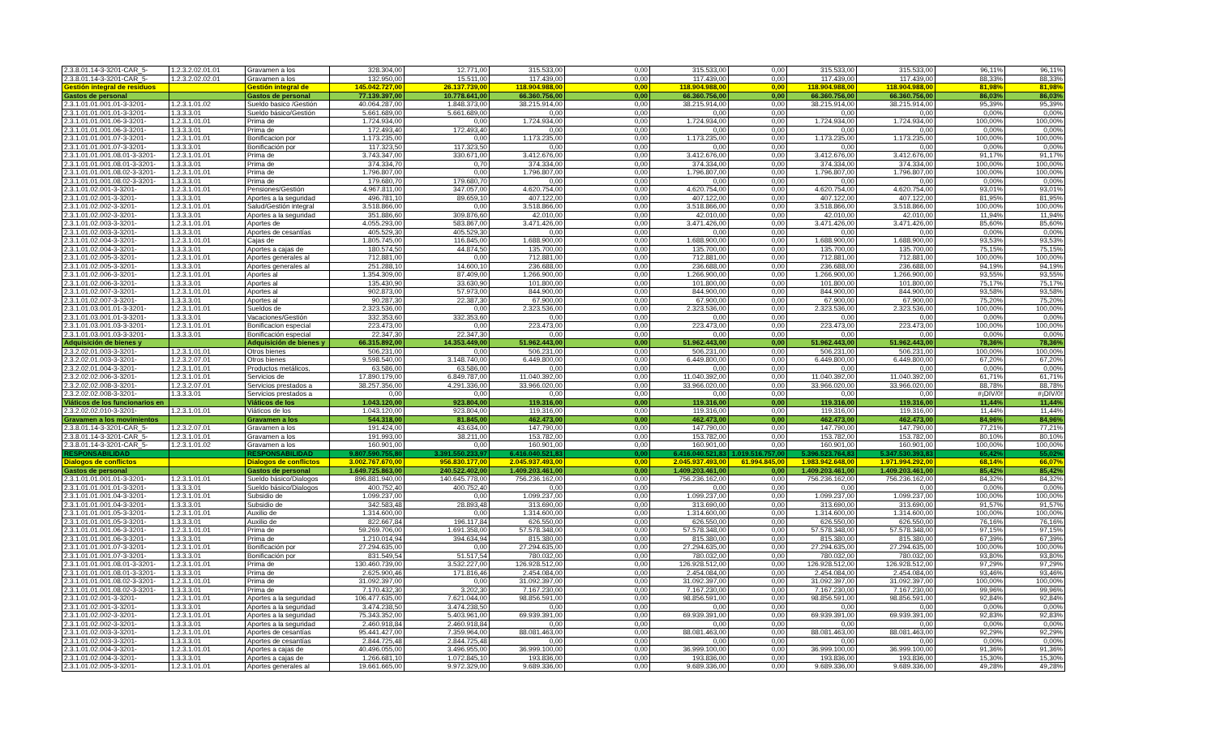| 2.3.8.01.14-3-3201-CAR_5- | 1.2.3.2.02.01.01 | Gravamen a los | 328.304,00 | 12.771,00 | 315.533,00 | 0,00 | 315.533,00 | 0,00 | 315.533,00 | 315.533,00 | 96,11% | 96,11% |
| 2.3.8.01.14-3-3201-CAR_5- | 1.2.3.2.02.02.01 | Gravamen a los | 132.950,00 | 15.511,00 | 117.439,00 | 0,00 | 117.439,00 | 0,00 | 117.439,00 | 117.439,00 | 88,33% | 88,33% |
| Gestión integral de residuos | | Gestión integral de | 145.042.727,00 | 26.137.739,00 | 118.904.988,00 | 0,00 | 118.904.988,00 | 0,00 | 118.904.988,00 | 118.904.988,00 | 81,98% | 81,98% |
| Gastos de personal | | Gastos de personal | 77.139.397,00 | 10.778.641,00 | 66.360.756,00 | 0,00 | 66.360.756,00 | 0,00 | 66.360.756,00 | 66.360.756,00 | 86,03% | 86,03% |
| 2.3.1.01.01.001.01-3-3201- | 1.2.3.1.01.02 | Sueldo basico /Gestión | 40.064.287,00 | 1.848.373,00 | 38.215.914,00 | 0,00 | 38.215.914,00 | 0,00 | 38.215.914,00 | 38.215.914,00 | 95,39% | 95,39% |
| 2.3.1.01.01.001.01-3-3201- | 1.3.3.3.01 | Sueldo básico/Gestión | 5.661.689,00 | 5.661.689,00 | 0,00 | 0,00 | 0,00 | 0,00 | 0,00 | 0,00 | 0,00% | 0,00% |
| 2.3.1.01.01.001.06-3-3201- | 1.2.3.1.01.01 | Prima de | 1.724.934,00 | 0,00 | 1.724.934,00 | 0,00 | 1.724.934,00 | 0,00 | 1.724.934,00 | 1.724.934,00 | 100,00% | 100,00% |
| 2.3.1.01.01.001.06-3-3201- | 1.3.3.3.01 | Prima de | 172.493,40 | 172.493,40 | 0,00 | 0,00 | 0,00 | 0,00 | 0,00 | 0,00 | 0,00% | 0,00% |
| 2.3.1.01.01.001.07-3-3201- | 1.2.3.1.01.01 | Bonificacion por | 1.173.235,00 | 0,00 | 1.173.235,00 | 0,00 | 1.173.235,00 | 0,00 | 1.173.235,00 | 1.173.235,00 | 100,00% | 100,00% |
| 2.3.1.01.01.001.07-3-3201- | 1.3.3.3.01 | Bonificación por | 117.323,50 | 117.323,50 | 0,00 | 0,00 | 0,00 | 0,00 | 0,00 | 0,00 | 0,00% | 0,00% |
| 2.3.1.01.01.001.08.01-3-3201- | 1.2.3.1.01.01 | Prima de | 3.743.347,00 | 330.671,00 | 3.412.676,00 | 0,00 | 3.412.676,00 | 0,00 | 3.412.676,00 | 3.412.676,00 | 91,17% | 91,17% |
| 2.3.1.01.01.001.08.01-3-3201- | 1.3.3.3.01 | Prima de | 374.334,70 | 0,70 | 374.334,00 | 0,00 | 374.334,00 | 0,00 | 374.334,00 | 374.334,00 | 100,00% | 100,00% |
| 2.3.1.01.01.001.08.02-3-3201- | 1.2.3.1.01.01 | Prima de | 1.796.807,00 | 0,00 | 1.796.807,00 | 0,00 | 1.796.807,00 | 0,00 | 1.796.807,00 | 1.796.807,00 | 100,00% | 100,00% |
| 2.3.1.01.01.001.08.02-3-3201- | 1.3.3.3.01 | Prima de | 179.680,70 | 179.680,70 | 0,00 | 0,00 | 0,00 | 0,00 | 0,00 | 0,00 | 0,00% | 0,00% |
| 2.3.1.01.02.001-3-3201- | 1.2.3.1.01.01 | Pensiones/Gestión | 4.967.811,00 | 347.057,00 | 4.620.754,00 | 0,00 | 4.620.754,00 | 0,00 | 4.620.754,00 | 4.620.754,00 | 93,01% | 93,01% |
| 2.3.1.01.02.001-3-3201- | 1.3.3.3.01 | Aportes a la seguridad | 496.781,10 | 89.659,10 | 407.122,00 | 0,00 | 407.122,00 | 0,00 | 407.122,00 | 407.122,00 | 81,95% | 81,95% |
| 2.3.1.01.02.002-3-3201- | 1.2.3.1.01.01 | Salud/Gestión integral | 3.518.866,00 | 0,00 | 3.518.866,00 | 0,00 | 3.518.866,00 | 0,00 | 3.518.866,00 | 3.518.866,00 | 100,00% | 100,00% |
| 2.3.1.01.02.002-3-3201- | 1.3.3.3.01 | Aportes a la seguridad | 351.886,60 | 309.876,60 | 42.010,00 | 0,00 | 42.010,00 | 0,00 | 42.010,00 | 42.010,00 | 11,94% | 11,94% |
| 2.3.1.01.02.003-3-3201- | 1.2.3.1.01.01 | Aportes de | 4.055.293,00 | 583.867,00 | 3.471.426,00 | 0,00 | 3.471.426,00 | 0,00 | 3.471.426,00 | 3.471.426,00 | 85,60% | 85,60% |
| 2.3.1.01.02.003-3-3201- | 1.3.3.3.01 | Aportes de cesantías | 405.529,30 | 405.529,30 | 0,00 | 0,00 | 0,00 | 0,00 | 0,00 | 0,00 | 0,00% | 0,00% |
| 2.3.1.01.02.004-3-3201- | 1.2.3.1.01.01 | Cajas de | 1.805.745,00 | 116.845,00 | 1.688.900,00 | 0,00 | 1.688.900,00 | 0,00 | 1.688.900,00 | 1.688.900,00 | 93,53% | 93,53% |
| 2.3.1.01.02.004-3-3201- | 1.3.3.3.01 | Aportes a cajas de | 180.574,50 | 44.874,50 | 135.700,00 | 0,00 | 135.700,00 | 0,00 | 135.700,00 | 135.700,00 | 75,15% | 75,15% |
| 2.3.1.01.02.005-3-3201- | 1.2.3.1.01.01 | Aportes generales al | 712.881,00 | 0,00 | 712.881,00 | 0,00 | 712.881,00 | 0,00 | 712.881,00 | 712.881,00 | 100,00% | 100,00% |
| 2.3.1.01.02.005-3-3201- | 1.3.3.3.01 | Aportes generales al | 251.288,10 | 14.600,10 | 236.688,00 | 0,00 | 236.688,00 | 0,00 | 236.688,00 | 236.688,00 | 94,19% | 94,19% |
| 2.3.1.01.02.006-3-3201- | 1.2.3.1.01.01 | Aportes al | 1.354.309,00 | 87.409,00 | 1.266.900,00 | 0,00 | 1.266.900,00 | 0,00 | 1.266.900,00 | 1.266.900,00 | 93,55% | 93,55% |
| 2.3.1.01.02.006-3-3201- | 1.3.3.3.01 | Aportes al | 135.430,90 | 33.630,90 | 101.800,00 | 0,00 | 101.800,00 | 0,00 | 101.800,00 | 101.800,00 | 75,17% | 75,17% |
| 2.3.1.01.02.007-3-3201- | 1.2.3.1.01.01 | Aportes al | 902.873,00 | 57.973,00 | 844.900,00 | 0,00 | 844.900,00 | 0,00 | 844.900,00 | 844.900,00 | 93,58% | 93,58% |
| 2.3.1.01.02.007-3-3201- | 1.3.3.3.01 | Aportes al | 90.287,30 | 22.387,30 | 67.900,00 | 0,00 | 67.900,00 | 0,00 | 67.900,00 | 67.900,00 | 75,20% | 75,20% |
| 2.3.1.01.03.001.01-3-3201- | 1.2.3.1.01.01 | Sueldos de | 2.323.536,00 | 0,00 | 2.323.536,00 | 0,00 | 2.323.536,00 | 0,00 | 2.323.536,00 | 2.323.536,00 | 100,00% | 100,00% |
| 2.3.1.01.03.001.01-3-3201- | 1.3.3.3.01 | Vacaciones/Gestión | 332.353,60 | 332.353,60 | 0,00 | 0,00 | 0,00 | 0,00 | 0,00 | 0,00 | 0,00% | 0,00% |
| 2.3.1.01.03.001.03-3-3201- | 1.2.3.1.01.01 | Bonificacion especial | 223.473,00 | 0,00 | 223.473,00 | 0,00 | 223.473,00 | 0,00 | 223.473,00 | 223.473,00 | 100,00% | 100,00% |
| 2.3.1.01.03.001.03-3-3201- | 1.3.3.3.01 | Bonificación especial | 22.347,30 | 22.347,30 | 0,00 | 0,00 | 0,00 | 0,00 | 0,00 | 0,00 | 0,00% | 0,00% |
| Adquisición de bienes y | | Adquisición de bienes y | 66.315.892,00 | 14.353.449,00 | 51.962.443,00 | 0,00 | 51.962.443,00 | 0,00 | 51.962.443,00 | 51.962.443,00 | 78,36% | 78,36% |
| 2.3.2.02.01.003-3-3201- | 1.2.3.1.01.01 | Otros bienes | 506.231,00 | 0,00 | 506.231,00 | 0,00 | 506.231,00 | 0,00 | 506.231,00 | 506.231,00 | 100,00% | 100,00% |
| 2.3.2.02.01.003-3-3201- | 1.2.3.2.07.01 | Otros bienes | 9.598.540,00 | 3.148.740,00 | 6.449.800,00 | 0,00 | 6.449.800,00 | 0,00 | 6.449.800,00 | 6.449.800,00 | 67,20% | 67,20% |
| 2.3.2.02.01.004-3-3201- | 1.2.3.1.01.01 | Productos metálicos, | 63.586,00 | 63.586,00 | 0,00 | 0,00 | 0,00 | 0,00 | 0,00 | 0,00 | 0,00% | 0,00% |
| 2.3.2.02.02.006-3-3201- | 1.2.3.1.01.01 | Servicios de | 17.890.179,00 | 6.849.787,00 | 11.040.392,00 | 0,00 | 11.040.392,00 | 0,00 | 11.040.392,00 | 11.040.392,00 | 61,71% | 61,71% |
| 2.3.2.02.02.008-3-3201- | 1.2.3.2.07.01 | Servicios prestados a | 38.257.356,00 | 4.291.336,00 | 33.966.020,00 | 0,00 | 33.966.020,00 | 0,00 | 33.966.020,00 | 33.966.020,00 | 88,78% | 88,78% |
| 2.3.2.02.02.008-3-3201- | 1.3.3.3.01 | Servicios prestados a | 0,00 | 0,00 | 0,00 | 0,00 | 0,00 | 0,00 | 0,00 | 0,00 | #¡DIV/0! | #¡DIV/0! |
| Viáticos de los funcionarios en | | Viáticos de los | 1.043.120,00 | 923.804,00 | 119.316,00 | 0,00 | 119.316,00 | 0,00 | 119.316,00 | 119.316,00 | 11,44% | 11,44% |
| 2.3.2.02.02.010-3-3201- | 1.2.3.1.01.01 | Viáticos de los | 1.043.120,00 | 923.804,00 | 119.316,00 | 0,00 | 119.316,00 | 0,00 | 119.316,00 | 119.316,00 | 11,44% | 11,44% |
| Gravamen a los movimientos | | Gravamen a los | 544.318,00 | 81.845,00 | 462.473,00 | 0,00 | 462.473,00 | 0,00 | 462.473,00 | 462.473,00 | 84,96% | 84,96% |
| 2.3.8.01.14-3-3201-CAR_5- | 1.2.3.2.07.01 | Gravamen a los | 191.424,00 | 43.634,00 | 147.790,00 | 0,00 | 147.790,00 | 0,00 | 147.790,00 | 147.790,00 | 77,21% | 77,21% |
| 2.3.8.01.14-3-3201-CAR_5- | 1.2.3.1.01.01 | Gravamen a los | 191.993,00 | 38.211,00 | 153.782,00 | 0,00 | 153.782,00 | 0,00 | 153.782,00 | 153.782,00 | 80,10% | 80,10% |
| 2.3.8.01.14-3-3201-CAR_5- | 1.2.3.1.01.02 | Gravamen a los | 160.901,00 | 0,00 | 160.901,00 | 0,00 | 160.901,00 | 0,00 | 160.901,00 | 160.901,00 | 100,00% | 100,00% |
| RESPONSABILIDAD | | RESPONSABILIDAD | 9.807.590.755,80 | 3.391.550.233,97 | 6.416.040.521,83 | 0,00 | 6.416.040.521,83 | 1.019.516.757,00 | 5.396.523.764,83 | 5.347.530.393,83 | 65,42% | 55,02% |
| Dialogos de conflictos | | Dialogos de conflictos | 3.002.767.670,00 | 956.830.177,00 | 2.045.937.493,00 | 0,00 | 2.045.937.493,00 | 61.994.845,00 | 1.983.942.648,00 | 1.971.994.292,00 | 68,14% | 66,07% |
| Gastos de personal | | Gastos de personal | 1.649.725.863,00 | 240.522.402,00 | 1.409.203.461,00 | 0,00 | 1.409.203.461,00 | 0,00 | 1.409.203.461,00 | 1.409.203.461,00 | 85,42% | 85,42% |
| 2.3.1.01.01.001.01-3-3201- | 1.2.3.1.01.01 | Sueldo básico/Dialogos | 896.881.940,00 | 140.645.778,00 | 756.236.162,00 | 0,00 | 756.236.162,00 | 0,00 | 756.236.162,00 | 756.236.162,00 | 84,32% | 84,32% |
| 2.3.1.01.01.001.01-3-3201- | 1.3.3.3.01 | Sueldo básico/Dialogos | 400.752,40 | 400.752,40 | 0,00 | 0,00 | 0,00 | 0,00 | 0,00 | 0,00 | 0,00% | 0,00% |
| 2.3.1.01.01.001.04-3-3201- | 1.2.3.1.01.01 | Subsidio de | 1.099.237,00 | 0,00 | 1.099.237,00 | 0,00 | 1.099.237,00 | 0,00 | 1.099.237,00 | 1.099.237,00 | 100,00% | 100,00% |
| 2.3.1.01.01.001.04-3-3201- | 1.3.3.3.01 | Subsidio de | 342.583,48 | 28.893,48 | 313.690,00 | 0,00 | 313.690,00 | 0,00 | 313.690,00 | 313.690,00 | 91,57% | 91,57% |
| 2.3.1.01.01.001.05-3-3201- | 1.2.3.1.01.01 | Auxilio de | 1.314.600,00 | 0,00 | 1.314.600,00 | 0,00 | 1.314.600,00 | 0,00 | 1.314.600,00 | 1.314.600,00 | 100,00% | 100,00% |
| 2.3.1.01.01.001.05-3-3201- | 1.3.3.3.01 | Auxilio de | 822.667,84 | 196.117,84 | 626.550,00 | 0,00 | 626.550,00 | 0,00 | 626.550,00 | 626.550,00 | 76,16% | 76,16% |
| 2.3.1.01.01.001.06-3-3201- | 1.2.3.1.01.01 | Prima de | 59.269.706,00 | 1.691.358,00 | 57.578.348,00 | 0,00 | 57.578.348,00 | 0,00 | 57.578.348,00 | 57.578.348,00 | 97,15% | 97,15% |
| 2.3.1.01.01.001.06-3-3201- | 1.3.3.3.01 | Prima de | 1.210.014,94 | 394.634,94 | 815.380,00 | 0,00 | 815.380,00 | 0,00 | 815.380,00 | 815.380,00 | 67,39% | 67,39% |
| 2.3.1.01.01.001.07-3-3201- | 1.2.3.1.01.01 | Bonificación por | 27.294.635,00 | 0,00 | 27.294.635,00 | 0,00 | 27.294.635,00 | 0,00 | 27.294.635,00 | 27.294.635,00 | 100,00% | 100,00% |
| 2.3.1.01.01.001.07-3-3201- | 1.3.3.3.01 | Bonificación por | 831.549,54 | 51.517,54 | 780.032,00 | 0,00 | 780.032,00 | 0,00 | 780.032,00 | 780.032,00 | 93,80% | 93,80% |
| 2.3.1.01.01.001.08.01-3-3201- | 1.2.3.1.01.01 | Prima de | 130.460.739,00 | 3.532.227,00 | 126.928.512,00 | 0,00 | 126.928.512,00 | 0,00 | 126.928.512,00 | 126.928.512,00 | 97,29% | 97,29% |
| 2.3.1.01.01.001.08.01-3-3201- | 1.3.3.3.01 | Prima de | 2.625.900,46 | 171.816,46 | 2.454.084,00 | 0,00 | 2.454.084,00 | 0,00 | 2.454.084,00 | 2.454.084,00 | 93,46% | 93,46% |
| 2.3.1.01.01.001.08.02-3-3201- | 1.2.3.1.01.01 | Prima de | 31.092.397,00 | 0,00 | 31.092.397,00 | 0,00 | 31.092.397,00 | 0,00 | 31.092.397,00 | 31.092.397,00 | 100,00% | 100,00% |
| 2.3.1.01.01.001.08.02-3-3201- | 1.3.3.3.01 | Prima de | 7.170.432,30 | 3.202,30 | 7.167.230,00 | 0,00 | 7.167.230,00 | 0,00 | 7.167.230,00 | 7.167.230,00 | 99,96% | 99,96% |
| 2.3.1.01.02.001-3-3201- | 1.2.3.1.01.01 | Aportes a la seguridad | 106.477.635,00 | 7.621.044,00 | 98.856.591,00 | 0,00 | 98.856.591,00 | 0,00 | 98.856.591,00 | 98.856.591,00 | 92,84% | 92,84% |
| 2.3.1.01.02.001-3-3201- | 1.3.3.3.01 | Aportes a la seguridad | 3.474.238,50 | 3.474.238,50 | 0,00 | 0,00 | 0,00 | 0,00 | 0,00 | 0,00 | 0,00% | 0,00% |
| 2.3.1.01.02.002-3-3201- | 1.2.3.1.01.01 | Aportes a la seguridad | 75.343.352,00 | 5.403.961,00 | 69.939.391,00 | 0,00 | 69.939.391,00 | 0,00 | 69.939.391,00 | 69.939.391,00 | 92,83% | 92,83% |
| 2.3.1.01.02.002-3-3201- | 1.3.3.3.01 | Aportes a la seguridad | 2.460.918,84 | 2.460.918,84 | 0,00 | 0,00 | 0,00 | 0,00 | 0,00 | 0,00 | 0,00% | 0,00% |
| 2.3.1.01.02.003-3-3201- | 1.2.3.1.01.01 | Aportes de cesantías | 95.441.427,00 | 7.359.964,00 | 88.081.463,00 | 0,00 | 88.081.463,00 | 0,00 | 88.081.463,00 | 88.081.463,00 | 92,29% | 92,29% |
| 2.3.1.01.02.003-3-3201- | 1.3.3.3.01 | Aportes de cesantías | 2.844.725,48 | 2.844.725,48 | 0,00 | 0,00 | 0,00 | 0,00 | 0,00 | 0,00 | 0,00% | 0,00% |
| 2.3.1.01.02.004-3-3201- | 1.2.3.1.01.01 | Aportes a cajas de | 40.496.055,00 | 3.496.955,00 | 36.999.100,00 | 0,00 | 36.999.100,00 | 0,00 | 36.999.100,00 | 36.999.100,00 | 91,36% | 91,36% |
| 2.3.1.01.02.004-3-3201- | 1.3.3.3.01 | Aportes a cajas de | 1.266.681,10 | 1.072.845,10 | 193.836,00 | 0,00 | 193.836,00 | 0,00 | 193.836,00 | 193.836,00 | 15,30% | 15,30% |
| 2.3.1.01.02.005-3-3201- | 1.2.3.1.01.01 | Aportes generales al | 19.661.665,00 | 9.972.329,00 | 9.689.336,00 | 0,00 | 9.689.336,00 | 0,00 | 9.689.336,00 | 9.689.336,00 | 49,28% | 49,28% |